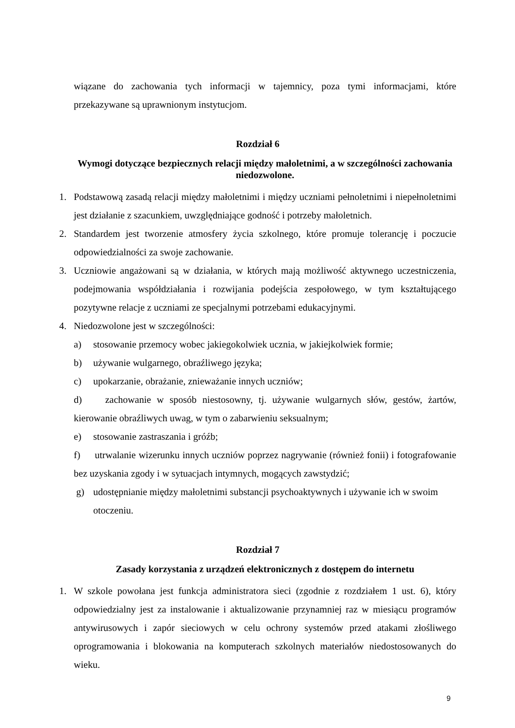wiązane do zachowania tych informacji w tajemnicy, poza tymi informacjami, które przekazywane są uprawnionym instytucjom.
Rozdział 6
Wymogi dotyczące bezpiecznych relacji między małoletnimi, a w szczególności zachowania niedozwolone.
1. Podstawową zasadą relacji między małoletnimi i między uczniami pełnoletnimi i niepełnoletnimi jest działanie z szacunkiem, uwzględniające godność i potrzeby małoletnich.
2. Standardem jest tworzenie atmosfery życia szkolnego, które promuje tolerancję i poczucie odpowiedzialności za swoje zachowanie.
3. Uczniowie angażowani są w działania, w których mają możliwość aktywnego uczestniczenia, podejmowania współdziałania i rozwijania podejścia zespołowego, w tym kształtującego pozytywne relacje z uczniami ze specjalnymi potrzebami edukacyjnymi.
4. Niedozwolone jest w szczególności:
a) stosowanie przemocy wobec jakiegokolwiek ucznia, w jakiejkolwiek formie;
b) używanie wulgarnego, obraźliwego języka;
c) upokarzanie, obrażanie, znieważanie innych uczniów;
d) zachowanie w sposób niestosowny, tj. używanie wulgarnych słów, gestów, żartów, kierowanie obraźliwych uwag, w tym o zabarwieniu seksualnym;
e) stosowanie zastraszania i gróźb;
f) utrwalanie wizerunku innych uczniów poprzez nagrywanie (również fonii) i fotografowanie bez uzyskania zgody i w sytuacjach intymnych, mogących zawstydzić;
g) udostępnianie między małoletnimi substancji psychoaktywnych i używanie ich w swoim otoczeniu.
Rozdział 7
Zasady korzystania z urządzeń elektronicznych z dostępem do internetu
1. W szkole powołana jest funkcja administratora sieci (zgodnie z rozdziałem 1 ust. 6), który odpowiedzialny jest za instalowanie i aktualizowanie przynamniej raz w miesiącu programów antywirusowych i zapór sieciowych w celu ochrony systemów przed atakami złośliwego oprogramowania i blokowania na komputerach szkolnych materiałów niedostosowanych do wieku.
9